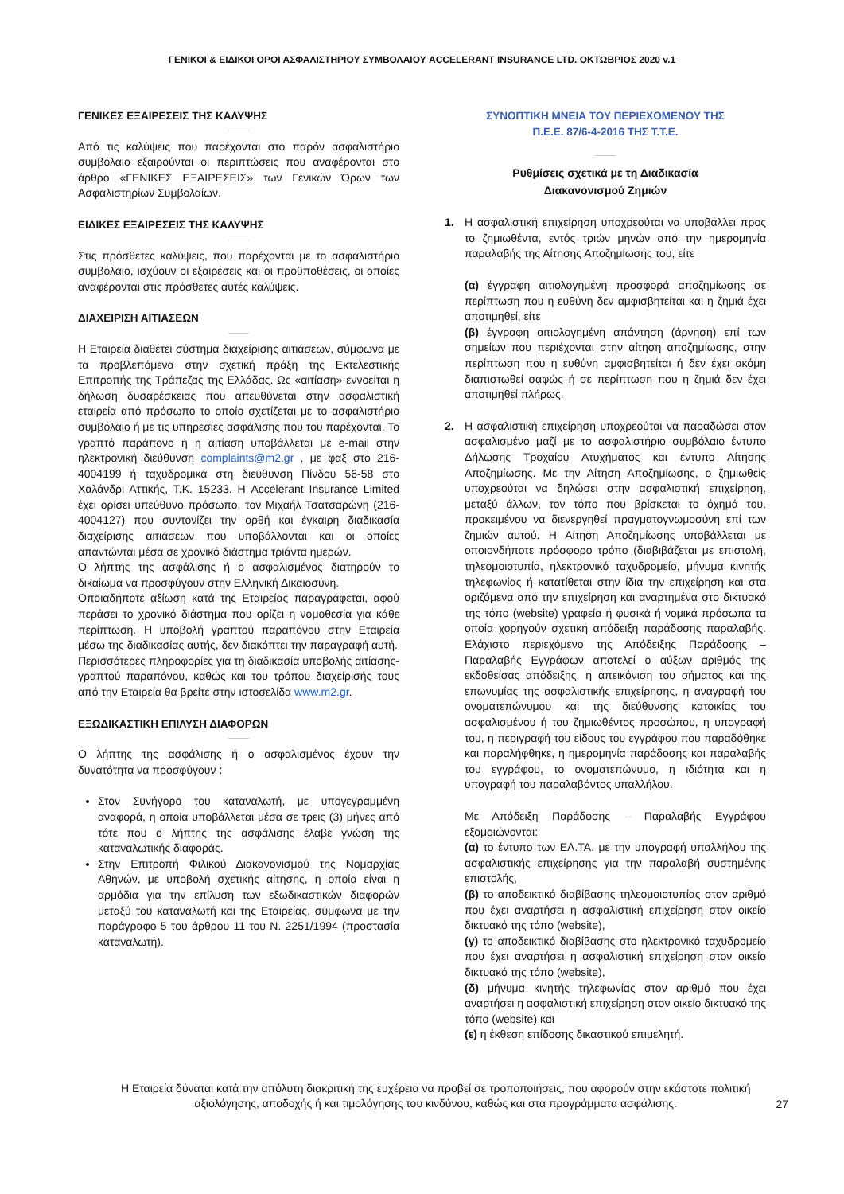ΓΕΝΙΚΟΙ & ΕΙΔΙΚΟΙ ΟΡΟΙ ΑΣΦΑΛΙΣΤΗΡΙΟΥ ΣΥΜΒΟΛΑΙΟΥ ACCELERANT INSURANCE LTD. ΟΚΤΩΒΡΙΟΣ 2020 v.1
ΓΕΝΙΚΕΣ ΕΞΑΙΡΕΣΕΙΣ ΤΗΣ ΚΑΛΥΨΗΣ
Από τις καλύψεις που παρέχονται στο παρόν ασφαλιστήριο συμβόλαιο εξαιρούνται οι περιπτώσεις που αναφέρονται στο άρθρο «ΓΕΝΙΚΕΣ ΕΞΑΙΡΕΣΕΙΣ» των Γενικών Όρων των Ασφαλιστηρίων Συμβολαίων.
ΕΙΔΙΚΕΣ ΕΞΑΙΡΕΣΕΙΣ ΤΗΣ ΚΑΛΥΨΗΣ
Στις πρόσθετες καλύψεις, που παρέχονται με το ασφαλιστήριο συμβόλαιο, ισχύουν οι εξαιρέσεις και οι προϋποθέσεις, οι οποίες αναφέρονται στις πρόσθετες αυτές καλύψεις.
ΔΙΑΧΕΙΡΙΣΗ ΑΙΤΙΑΣΕΩΝ
Η Εταιρεία διαθέτει σύστημα διαχείρισης αιτιάσεων, σύμφωνα με τα προβλεπόμενα στην σχετική πράξη της Εκτελεστικής Επιτροπής της Τράπεζας της Ελλάδας. Ως «αιτίαση» εννοείται η δήλωση δυσαρέσκειας που απευθύνεται στην ασφαλιστική εταιρεία από πρόσωπο το οποίο σχετίζεται με το ασφαλιστήριο συμβόλαιο ή με τις υπηρεσίες ασφάλισης που του παρέχονται. Το γραπτό παράπονο ή η αιτίαση υποβάλλεται με e-mail στην ηλεκτρονική διεύθυνση complaints@m2.gr , με φαξ στο 216-4004199 ή ταχυδρομικά στη διεύθυνση Πίνδου 56-58 στο Χαλάνδρι Αττικής, Τ.Κ. 15233. Η Accelerant Insurance Limited έχει ορίσει υπεύθυνο πρόσωπο, τον Μιχαήλ Τσατσαρώνη (216-4004127) που συντονίζει την ορθή και έγκαιρη διαδικασία διαχείρισης αιτιάσεων που υποβάλλονται και οι οποίες απαντώνται μέσα σε χρονικό διάστημα τριάντα ημερών.
Ο λήπτης της ασφάλισης ή ο ασφαλισμένος διατηρούν το δικαίωμα να προσφύγουν στην Ελληνική Δικαιοσύνη.
Οποιαδήποτε αξίωση κατά της Εταιρείας παραγράφεται, αφού περάσει το χρονικό διάστημα που ορίζει η νομοθεσία για κάθε περίπτωση. Η υποβολή γραπτού παραπόνου στην Εταιρεία μέσω της διαδικασίας αυτής, δεν διακόπτει την παραγραφή αυτή.
Περισσότερες πληροφορίες για τη διαδικασία υποβολής αιτίασης-γραπτού παραπόνου, καθώς και του τρόπου διαχείρισής τους από την Εταιρεία θα βρείτε στην ιστοσελίδα www.m2.gr.
ΕΞΩΔΙΚΑΣΤΙΚΗ ΕΠΙΛΥΣΗ ΔΙΑΦΟΡΩΝ
Ο λήπτης της ασφάλισης ή ο ασφαλισμένος έχουν την δυνατότητα να προσφύγουν :
Στον Συνήγορο του καταναλωτή, με υπογεγραμμένη αναφορά, η οποία υποβάλλεται μέσα σε τρεις (3) μήνες από τότε που ο λήπτης της ασφάλισης έλαβε γνώση της καταναλωτικής διαφοράς.
Στην Επιτροπή Φιλικού Διακανονισμού της Νομαρχίας Αθηνών, με υποβολή σχετικής αίτησης, η οποία είναι η αρμόδια για την επίλυση των εξωδικαστικών διαφορών μεταξύ του καταναλωτή και της Εταιρείας, σύμφωνα με την παράγραφο 5 του άρθρου 11 του Ν. 2251/1994 (προστασία καταναλωτή).
ΣΥΝΟΠΤΙΚΗ ΜΝΕΙΑ ΤΟΥ ΠΕΡΙΕΧΟΜΕΝΟΥ ΤΗΣ
Π.Ε.Ε. 87/6-4-2016 ΤΗΣ Τ.Τ.Ε.
Ρυθμίσεις σχετικά με τη Διαδικασία
Διακανονισμού Ζημιών
1. Η ασφαλιστική επιχείρηση υποχρεούται να υποβάλλει προς το ζημιωθέντα, εντός τριών μηνών από την ημερομηνία παραλαβής της Αίτησης Αποζημίωσής του, είτε
(α) έγγραφη αιτιολογημένη προσφορά αποζημίωσης σε περίπτωση που η ευθύνη δεν αμφισβητείται και η ζημιά έχει αποτιμηθεί, είτε
(β) έγγραφη αιτιολογημένη απάντηση (άρνηση) επί των σημείων που περιέχονται στην αίτηση αποζημίωσης, στην περίπτωση που η ευθύνη αμφισβητείται ή δεν έχει ακόμη διαπιστωθεί σαφώς ή σε περίπτωση που η ζημιά δεν έχει αποτιμηθεί πλήρως.
2. Η ασφαλιστική επιχείρηση υποχρεούται να παραδώσει στον ασφαλισμένο μαζί με το ασφαλιστήριο συμβόλαιο έντυπο Δήλωσης Τροχαίου Ατυχήματος και έντυπο Αίτησης Αποζημίωσης. Με την Αίτηση Αποζημίωσης, ο ζημιωθείς υποχρεούται να δηλώσει στην ασφαλιστική επιχείρηση, μεταξύ άλλων, τον τόπο που βρίσκεται το όχημά του, προκειμένου να διενεργηθεί πραγματογνωμοσύνη επί των ζημιών αυτού. Η Αίτηση Αποζημίωσης υποβάλλεται με οποιονδήποτε πρόσφορο τρόπο (διαβιβάζεται με επιστολή, τηλεομοιοτυπία, ηλεκτρονικό ταχυδρομείο, μήνυμα κινητής τηλεφωνίας ή κατατίθεται στην ίδια την επιχείρηση και στα οριζόμενα από την επιχείρηση και αναρτημένα στο δικτυακό της τόπο (website) γραφεία ή φυσικά ή νομικά πρόσωπα τα οποία χορηγούν σχετική απόδειξη παράδοσης παραλαβής. Ελάχιστο περιεχόμενο της Απόδειξης Παράδοσης – Παραλαβής Εγγράφων αποτελεί ο αύξων αριθμός της εκδοθείσας απόδειξης, η απεικόνιση του σήματος και της επωνυμίας της ασφαλιστικής επιχείρησης, η αναγραφή του ονοματεπώνυμου και της διεύθυνσης κατοικίας του ασφαλισμένου ή του ζημιωθέντος προσώπου, η υπογραφή του, η περιγραφή του είδους του εγγράφου που παραδόθηκε και παραλήφθηκε, η ημερομηνία παράδοσης και παραλαβής του εγγράφου, το ονοματεπώνυμο, η ιδιότητα και η υπογραφή του παραλαβόντος υπαλλήλου.
Με Απόδειξη Παράδοσης – Παραλαβής Εγγράφου εξομοιώνονται:
(α) το έντυπο των ΕΛ.ΤΑ. με την υπογραφή υπαλλήλου της ασφαλιστικής επιχείρησης για την παραλαβή συστημένης επιστολής,
(β) το αποδεικτικό διαβίβασης τηλεομοιοτυπίας στον αριθμό που έχει αναρτήσει η ασφαλιστική επιχείρηση στον οικείο δικτυακό της τόπο (website),
(γ) το αποδεικτικό διαβίβασης στο ηλεκτρονικό ταχυδρομείο που έχει αναρτήσει η ασφαλιστική επιχείρηση στον οικείο δικτυακό της τόπο (website),
(δ) μήνυμα κινητής τηλεφωνίας στον αριθμό που έχει αναρτήσει η ασφαλιστική επιχείρηση στον οικείο δικτυακό της τόπο (website) και
(ε) η έκθεση επίδοσης δικαστικού επιμελητή.
Η Εταιρεία δύναται κατά την απόλυτη διακριτική της ευχέρεια να προβεί σε τροποποιήσεις, που αφορούν στην εκάστοτε πολιτική αξιολόγησης, αποδοχής ή και τιμολόγησης του κινδύνου, καθώς και στα προγράμματα ασφάλισης.
27